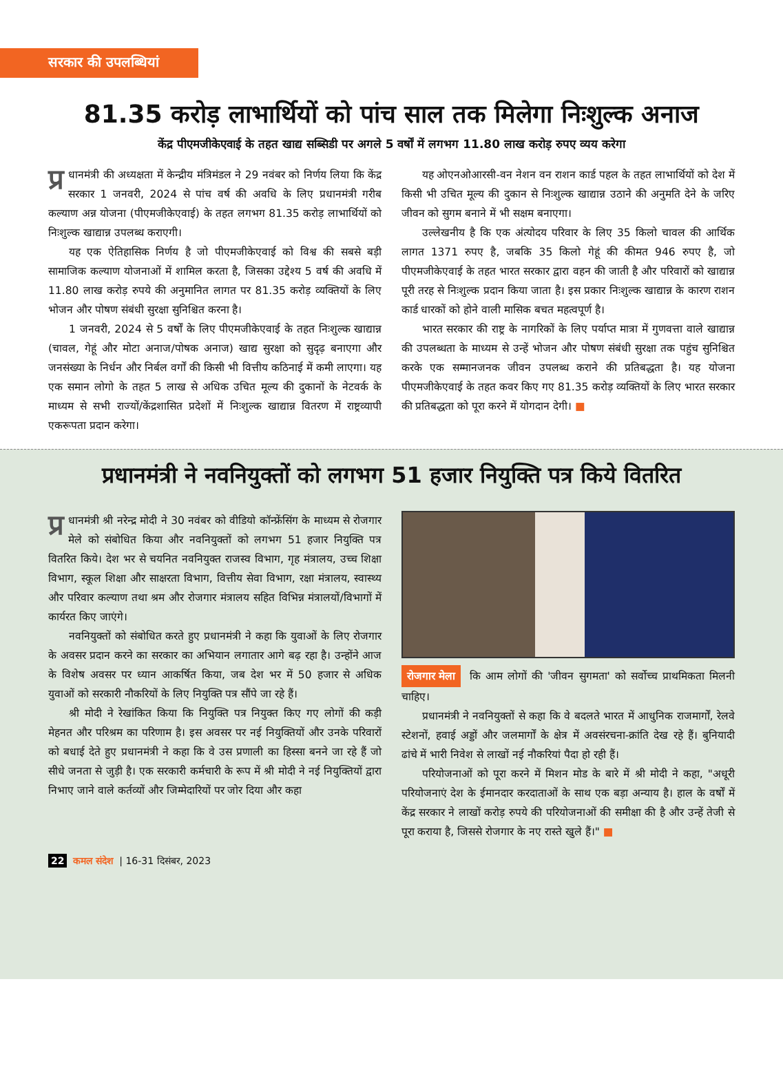सरकार की उपलब्धियां
81.35 करोड़ लाभार्थियों को पांच साल तक मिलेगा निःशुल्क अनाज
केंद्र पीएमजीकेएवाई के तहत खाद्य सब्सिडी पर अगले 5 वर्षों में लगभग 11.80 लाख करोड़ रुपए व्यय करेगा
प्र धानमंत्री की अध्यक्षता में केन्द्रीय मंत्रिमंडल ने 29 नवंबर को निर्णय लिया कि केंद्र सरकार 1 जनवरी, 2024 से पांच वर्ष की अवधि के लिए प्रधानमंत्री गरीब कल्याण अन्न योजना (पीएमजीकेएवाई) के तहत लगभग 81.35 करोड़ लाभार्थियों को निःशुल्क खाद्यान्न उपलब्ध कराएगी।
यह एक ऐतिहासिक निर्णय है जो पीएमजीकेएवाई को विश्व की सबसे बड़ी सामाजिक कल्याण योजनाओं में शामिल करता है, जिसका उद्देश्य 5 वर्ष की अवधि में 11.80 लाख करोड़ रुपये की अनुमानित लागत पर 81.35 करोड़ व्यक्तियों के लिए भोजन और पोषण संबंधी सुरक्षा सुनिश्चित करना है।
1 जनवरी, 2024 से 5 वर्षों के लिए पीएमजीकेएवाई के तहत निःशुल्क खाद्यान्न (चावल, गेहूं और मोटा अनाज/पोषक अनाज) खाद्य सुरक्षा को सुदृढ़ बनाएगा और जनसंख्या के निर्धन और निर्बल वर्गों की किसी भी वित्तीय कठिनाई में कमी लाएगा। यह एक समान लोगो के तहत 5 लाख से अधिक उचित मूल्य की दुकानों के नेटवर्क के माध्यम से सभी राज्यों/केंद्रशासित प्रदेशों में निःशुल्क खाद्यान्न वितरण में राष्ट्रव्यापी एकरूपता प्रदान करेगा।
यह ओएनओआरसी-वन नेशन वन राशन कार्ड पहल के तहत लाभार्थियों को देश में किसी भी उचित मूल्य की दुकान से निःशुल्क खाद्यान्न उठाने की अनुमति देने के जरिए जीवन को सुगम बनाने में भी सक्षम बनाएगा।
उल्लेखनीय है कि एक अंत्योदय परिवार के लिए 35 किलो चावल की आर्थिक लागत 1371 रुपए है, जबकि 35 किलो गेहूं की कीमत 946 रुपए है, जो पीएमजीकेएवाई के तहत भारत सरकार द्वारा वहन की जाती है और परिवारों को खाद्यान्न पूरी तरह से निःशुल्क प्रदान किया जाता है। इस प्रकार निःशुल्क खाद्यान्न के कारण राशन कार्ड धारकों को होने वाली मासिक बचत महत्वपूर्ण है।
भारत सरकार की राष्ट्र के नागरिकों के लिए पर्याप्त मात्रा में गुणवत्ता वाले खाद्यान्न की उपलब्धता के माध्यम से उन्हें भोजन और पोषण संबंधी सुरक्षा तक पहुंच सुनिश्चित करके एक सम्मानजनक जीवन उपलब्ध कराने की प्रतिबद्धता है। यह योजना पीएमजीकेएवाई के तहत कवर किए गए 81.35 करोड़ व्यक्तियों के लिए भारत सरकार की प्रतिबद्धता को पूरा करने में योगदान देगी। ■
प्रधानमंत्री ने नवनियुक्तों को लगभग 51 हजार नियुक्ति पत्र किये वितरित
प्र धानमंत्री श्री नरेन्द्र मोदी ने 30 नवंबर को वीडियो कॉन्फ्रेंसिंग के माध्यम से रोजगार मेले को संबोधित किया और नवनियुक्तों को लगभग 51 हजार नियुक्ति पत्र वितरित किये। देश भर से चयनित नवनियुक्त राजस्व विभाग, गृह मंत्रालय, उच्च शिक्षा विभाग, स्कूल शिक्षा और साक्षरता विभाग, वित्तीय सेवा विभाग, रक्षा मंत्रालय, स्वास्थ्य और परिवार कल्याण तथा श्रम और रोजगार मंत्रालय सहित विभिन्न मंत्रालयों/विभागों में कार्यरत किए जाएंगे।
नवनियुक्तों को संबोधित करते हुए प्रधानमंत्री ने कहा कि युवाओं के लिए रोजगार के अवसर प्रदान करने का सरकार का अभियान लगातार आगे बढ़ रहा है। उन्होंने आज के विशेष अवसर पर ध्यान आकर्षित किया, जब देश भर में 50 हजार से अधिक युवाओं को सरकारी नौकरियों के लिए नियुक्ति पत्र सौंपे जा रहे हैं।
श्री मोदी ने रेखांकित किया कि नियुक्ति पत्र नियुक्त किए गए लोगों की कड़ी मेहनत और परिश्रम का परिणाम है। इस अवसर पर नई नियुक्तियों और उनके परिवारों को बधाई देते हुए प्रधानमंत्री ने कहा कि वे उस प्रणाली का हिस्सा बनने जा रहे हैं जो सीधे जनता से जुड़ी है। एक सरकारी कर्मचारी के रूप में श्री मोदी ने नई नियुक्तियों द्वारा निभाए जाने वाले कर्तव्यों और जिम्मेदारियों पर जोर दिया और कहा
रोजगार मेला कि आम लोगों की 'जीवन सुगमता' को सर्वोच्च प्राथमिकता मिलनी चाहिए।
प्रधानमंत्री ने नवनियुक्तों से कहा कि वे बदलते भारत में आधुनिक राजमार्गों, रेलवे स्टेशनों, हवाई अड्डों और जलमार्गों के क्षेत्र में अवसंरचना-क्रांति देख रहे हैं। बुनियादी ढांचे में भारी निवेश से लाखों नई नौकरियां पैदा हो रही हैं।
परियोजनाओं को पूरा करने में मिशन मोड के बारे में श्री मोदी ने कहा, "अधूरी परियोजनाएं देश के ईमानदार करदाताओं के साथ एक बड़ा अन्याय है। हाल के वर्षों में केंद्र सरकार ने लाखों करोड़ रुपये की परियोजनाओं की समीक्षा की है और उन्हें तेजी से पूरा कराया है, जिससे रोजगार के नए रास्ते खुले हैं।" ■
22 कमल संदेश | 16-31 दिसंबर, 2023